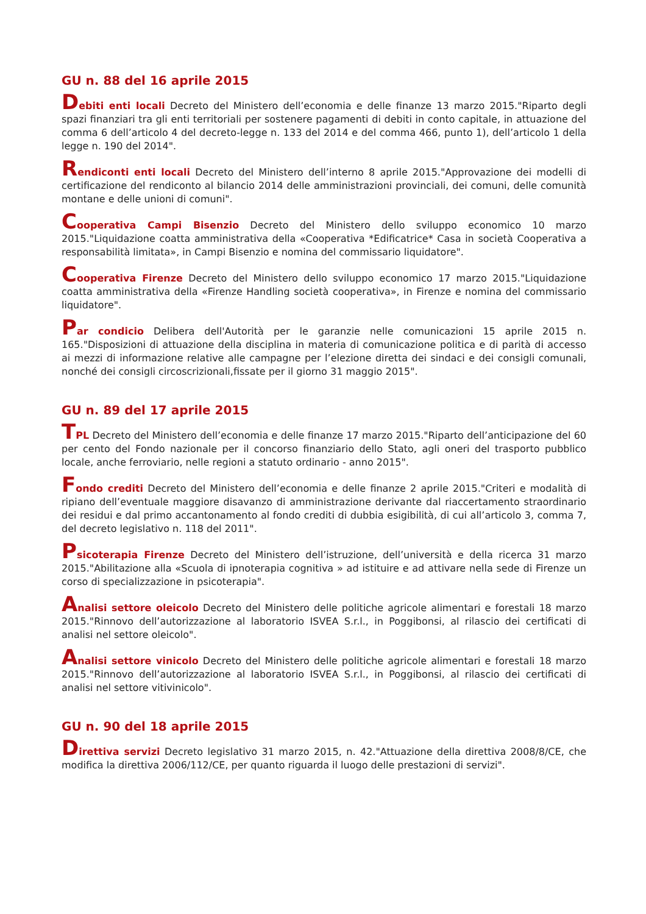GU n. 88 del 16 aprile 2015
Debiti enti locali Decreto del Ministero dell’economia e delle finanze 13 marzo 2015."Riparto degli spazi finanziari tra gli enti territoriali per sostenere pagamenti di debiti in conto capitale, in attuazione del comma 6 dell’articolo 4 del decreto-legge n. 133 del 2014 e del comma 466, punto 1), dell’articolo 1 della legge n. 190 del 2014".
Rendiconti enti locali Decreto del Ministero dell’interno 8 aprile 2015."Approvazione dei modelli di certificazione del rendiconto al bilancio 2014 delle amministrazioni provinciali, dei comuni, delle comunità montane e delle unioni di comuni".
Cooperativa Campi Bisenzio Decreto del Ministero dello sviluppo economico 10 marzo 2015."Liquidazione coatta amministrativa della «Cooperativa *Edificatrice* Casa in società Cooperativa a responsabilità limitata», in Campi Bisenzio e nomina del commissario liquidatore".
Cooperativa Firenze Decreto del Ministero dello sviluppo economico 17 marzo 2015."Liquidazione coatta amministrativa della «Firenze Handling società cooperativa», in Firenze e nomina del commissario liquidatore".
Par condicio Delibera dell'Autorità per le garanzie nelle comunicazioni 15 aprile 2015 n. 165."Disposizioni di attuazione della disciplina in materia di comunicazione politica e di parità di accesso ai mezzi di informazione relative alle campagne per l’elezione diretta dei sindaci e dei consigli comunali, nonché dei consigli circoscrizionali,fissate per il giorno 31 maggio 2015".
GU n. 89 del 17 aprile 2015
TPL Decreto del Ministero dell’economia e delle finanze 17 marzo 2015."Riparto dell’anticipazione del 60 per cento del Fondo nazionale per il concorso finanziario dello Stato, agli oneri del trasporto pubblico locale, anche ferroviario, nelle regioni a statuto ordinario - anno 2015".
Fondo crediti Decreto del Ministero dell’economia e delle finanze 2 aprile 2015."Criteri e modalità di ripiano dell’eventuale maggiore disavanzo di amministrazione derivante dal riaccertamento straordinario dei residui e dal primo accantonamento al fondo crediti di dubbia esigibilità, di cui all’articolo 3, comma 7, del decreto legislativo n. 118 del 2011".
Psicoterapia Firenze Decreto del Ministero dell’istruzione, dell’università e della ricerca 31 marzo 2015."Abilitazione alla «Scuola di ipnoterapia cognitiva » ad istituire e ad attivare nella sede di Firenze un corso di specializzazione in psicoterapia".
Analisi settore oleicolo Decreto del Ministero delle politiche agricole alimentari e forestali 18 marzo 2015."Rinnovo dell’autorizzazione al laboratorio ISVEA S.r.l., in Poggibonsi, al rilascio dei certificati di analisi nel settore oleicolo".
Analisi settore vinicolo Decreto del Ministero delle politiche agricole alimentari e forestali 18 marzo 2015."Rinnovo dell’autorizzazione al laboratorio ISVEA S.r.l., in Poggibonsi, al rilascio dei certificati di analisi nel settore vitivinicolo".
GU n. 90 del 18 aprile 2015
Direttiva servizi Decreto legislativo 31 marzo 2015, n. 42."Attuazione della direttiva 2008/8/CE, che modifica la direttiva 2006/112/CE, per quanto riguarda il luogo delle prestazioni di servizi".